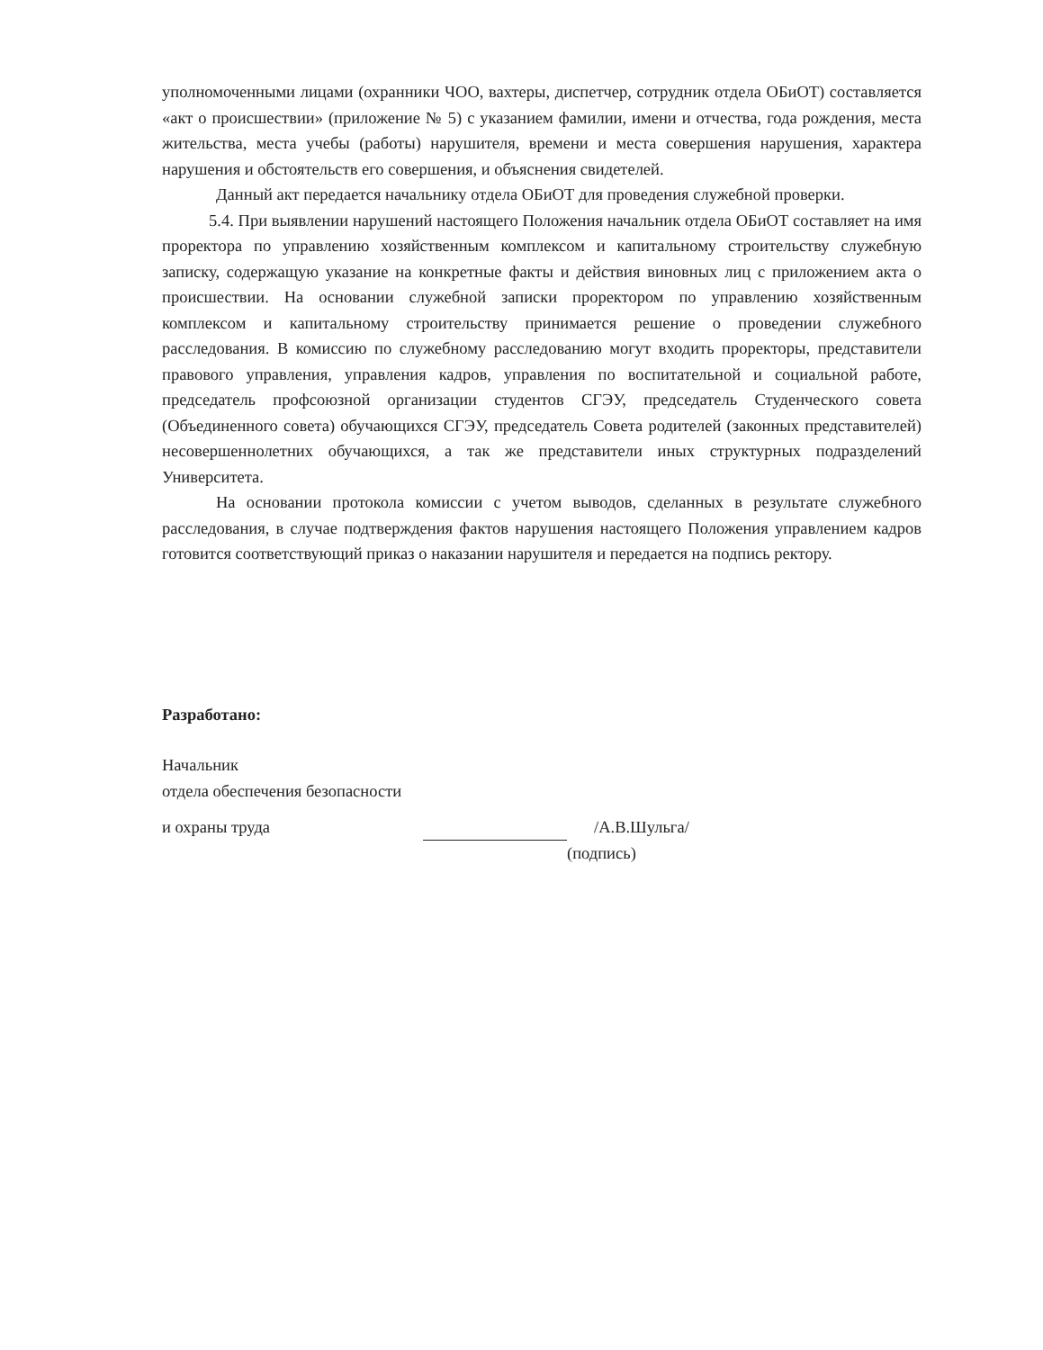уполномоченными лицами (охранники ЧОО, вахтеры, диспетчер, сотрудник отдела ОБиОТ) составляется «акт о происшествии» (приложение № 5) с указанием фамилии, имени и отчества, года рождения, места жительства, места учебы (работы) нарушителя, времени и места совершения нарушения, характера нарушения и обстоятельств его совершения, и объяснения свидетелей.
Данный акт передается начальнику отдела ОБиОТ для проведения служебной проверки.
5.4. При выявлении нарушений настоящего Положения начальник отдела ОБиОТ составляет на имя проректора по управлению хозяйственным комплексом и капитальному строительству служебную записку, содержащую указание на конкретные факты и действия виновных лиц с приложением акта о происшествии. На основании служебной записки проректором по управлению хозяйственным комплексом и капитальному строительству принимается решение о проведении служебного расследования. В комиссию по служебному расследованию могут входить проректоры, представители правового управления, управления кадров, управления по воспитательной и социальной работе, председатель профсоюзной организации студентов СГЭУ, председатель Студенческого совета (Объединенного совета) обучающихся СГЭУ, председатель Совета родителей (законных представителей) несовершеннолетних обучающихся, а так же представители иных структурных подразделений Университета.
На основании протокола комиссии с учетом выводов, сделанных в результате служебного расследования, в случае подтверждения фактов нарушения настоящего Положения управлением кадров готовится соответствующий приказ о наказании нарушителя и передается на подпись ректору.
Разработано:
Начальник
отдела обеспечения безопасности
и охраны труда
/А.В.Шульга/
(подпись)